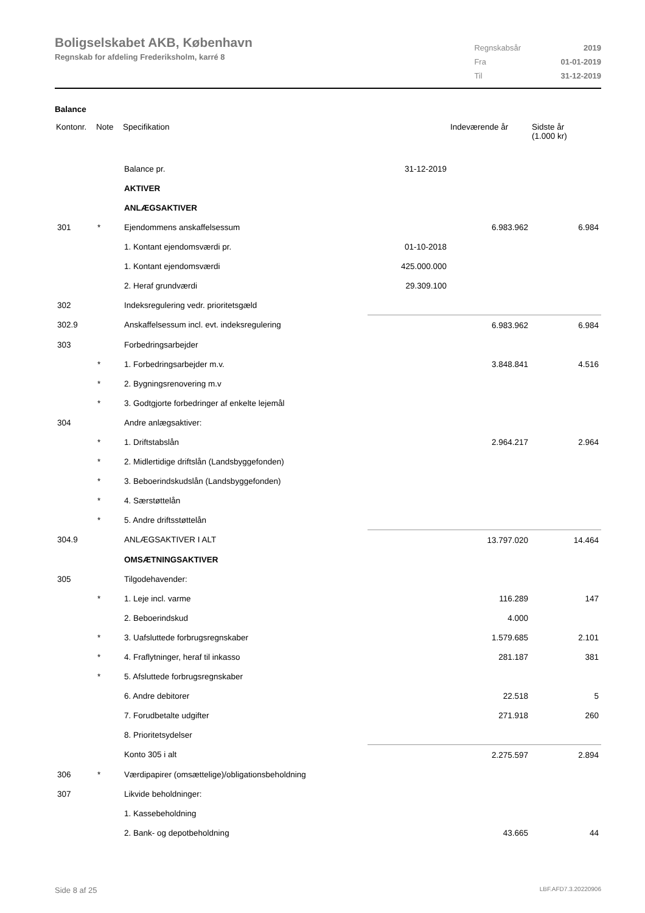Boligselskabet AKB, København
Regnskab for afdeling Frederiksholm, karré 8
| Regnskabsår | 2019 |
| Fra | 01-01-2019 |
| Til | 31-12-2019 |
Balance
| Kontonr. | Note | Specifikation | | Indeværende år | Sidste år (1.000 kr) |
| --- | --- | --- | --- | --- | --- |
| | | Balance pr. | 31-12-2019 | | |
| | | AKTIVER | | | |
| | | ANLÆGSAKTIVER | | | |
| 301 | * | Ejendommens anskaffelsessum | | 6.983.962 | 6.984 |
| | | 1. Kontant ejendomsværdi pr. | 01-10-2018 | | |
| | | 1. Kontant ejendomsværdi | 425.000.000 | | |
| | | 2. Heraf grundværdi | 29.309.100 | | |
| 302 | | Indeksregulering vedr. prioritetsgæld | | | |
| 302.9 | | Anskaffelsessum incl. evt. indeksregulering | | 6.983.962 | 6.984 |
| 303 | | Forbedringsarbejder | | | |
| | * | 1. Forbedringsarbejder m.v. | | 3.848.841 | 4.516 |
| | * | 2. Bygningsrenovering m.v | | | |
| | * | 3. Godtgjorte forbedringer af enkelte lejemål | | | |
| 304 | | Andre anlægsaktiver: | | | |
| | * | 1. Driftstabslån | | 2.964.217 | 2.964 |
| | * | 2. Midlertidige driftslån (Landsbyggefonden) | | | |
| | * | 3. Beboerindskudslån (Landsbyggefonden) | | | |
| | * | 4. Særstøttelån | | | |
| | * | 5. Andre driftsstøttelån | | | |
| 304.9 | | ANLÆGSAKTIVER I ALT | | 13.797.020 | 14.464 |
| | | OMSÆTNINGSAKTIVER | | | |
| 305 | | Tilgodehavender: | | | |
| | * | 1. Leje incl. varme | | 116.289 | 147 |
| | | 2. Beboerindskud | | 4.000 | |
| | * | 3. Uafsluttede forbrugsregnskaber | | 1.579.685 | 2.101 |
| | * | 4. Fraflytninger, heraf til inkasso | | 281.187 | 381 |
| | * | 5. Afsluttede forbrugsregnskaber | | | |
| | | 6. Andre debitorer | | 22.518 | 5 |
| | | 7. Forudbetalte udgifter | | 271.918 | 260 |
| | | 8. Prioritetsydelser | | | |
| | | Konto 305 i alt | | 2.275.597 | 2.894 |
| 306 | * | Værdipapirer (omsættelige)/obligationsbeholdning | | | |
| 307 | | Likvide beholdninger: | | | |
| | | 1. Kassebeholdning | | | |
| | | 2. Bank- og depotbeholdning | | 43.665 | 44 |
Side 8 af 25 LBF.AFD7.3.20220906